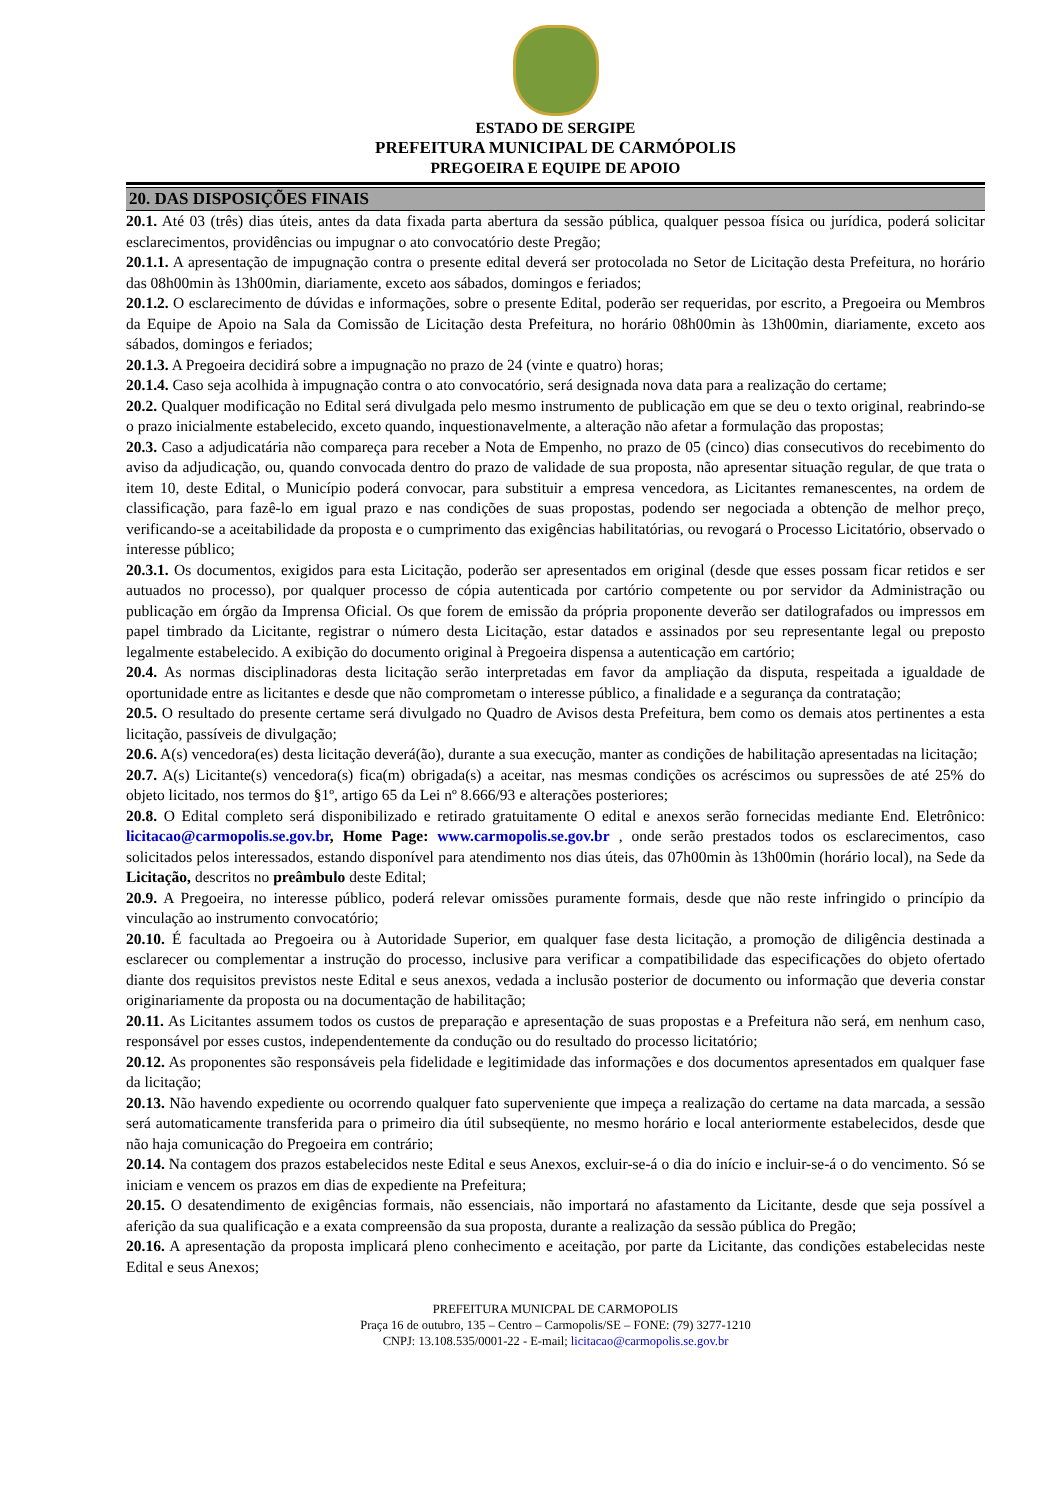ESTADO DE SERGIPE
PREFEITURA MUNICIPAL DE CARMÓPOLIS
PREGOEIRA E EQUIPE DE APOIO
20. DAS DISPOSIÇÕES FINAIS
20.1. Até 03 (três) dias úteis, antes da data fixada parta abertura da sessão pública, qualquer pessoa física ou jurídica, poderá solicitar esclarecimentos, providências ou impugnar o ato convocatório deste Pregão;
20.1.1. A apresentação de impugnação contra o presente edital deverá ser protocolada no Setor de Licitação desta Prefeitura, no horário das 08h00min às 13h00min, diariamente, exceto aos sábados, domingos e feriados;
20.1.2. O esclarecimento de dúvidas e informações, sobre o presente Edital, poderão ser requeridas, por escrito, a Pregoeira ou Membros da Equipe de Apoio na Sala da Comissão de Licitação desta Prefeitura, no horário 08h00min às 13h00min, diariamente, exceto aos sábados, domingos e feriados;
20.1.3. A Pregoeira decidirá sobre a impugnação no prazo de 24 (vinte e quatro) horas;
20.1.4. Caso seja acolhida à impugnação contra o ato convocatório, será designada nova data para a realização do certame;
20.2. Qualquer modificação no Edital será divulgada pelo mesmo instrumento de publicação em que se deu o texto original, reabrindo-se o prazo inicialmente estabelecido, exceto quando, inquestionavelmente, a alteração não afetar a formulação das propostas;
20.3. Caso a adjudicatária não compareça para receber a Nota de Empenho, no prazo de 05 (cinco) dias consecutivos do recebimento do aviso da adjudicação, ou, quando convocada dentro do prazo de validade de sua proposta, não apresentar situação regular, de que trata o item 10, deste Edital, o Município poderá convocar, para substituir a empresa vencedora, as Licitantes remanescentes, na ordem de classificação, para fazê-lo em igual prazo e nas condições de suas propostas, podendo ser negociada a obtenção de melhor preço, verificando-se a aceitabilidade da proposta e o cumprimento das exigências habilitatórias, ou revogará o Processo Licitatório, observado o interesse público;
20.3.1. Os documentos, exigidos para esta Licitação, poderão ser apresentados em original (desde que esses possam ficar retidos e ser autuados no processo), por qualquer processo de cópia autenticada por cartório competente ou por servidor da Administração ou publicação em órgão da Imprensa Oficial. Os que forem de emissão da própria proponente deverão ser datilografados ou impressos em papel timbrado da Licitante, registrar o número desta Licitação, estar datados e assinados por seu representante legal ou preposto legalmente estabelecido. A exibição do documento original à Pregoeira dispensa a autenticação em cartório;
20.4. As normas disciplinadoras desta licitação serão interpretadas em favor da ampliação da disputa, respeitada a igualdade de oportunidade entre as licitantes e desde que não comprometam o interesse público, a finalidade e a segurança da contratação;
20.5. O resultado do presente certame será divulgado no Quadro de Avisos desta Prefeitura, bem como os demais atos pertinentes a esta licitação, passíveis de divulgação;
20.6. A(s) vencedora(es) desta licitação deverá(ão), durante a sua execução, manter as condições de habilitação apresentadas na licitação;
20.7. A(s) Licitante(s) vencedora(s) fica(m) obrigada(s) a aceitar, nas mesmas condições os acréscimos ou supressões de até 25% do objeto licitado, nos termos do §1º, artigo 65 da Lei nº 8.666/93 e alterações posteriores;
20.8. O Edital completo será disponibilizado e retirado gratuitamente O edital e anexos serão fornecidas mediante End. Eletrônico: licitacao@carmopolis.se.gov.br, Home Page: www.carmopolis.se.gov.br , onde serão prestados todos os esclarecimentos, caso solicitados pelos interessados, estando disponível para atendimento nos dias úteis, das 07h00min às 13h00min (horário local), na Sede da Licitação, descritos no preâmbulo deste Edital;
20.9. A Pregoeira, no interesse público, poderá relevar omissões puramente formais, desde que não reste infringido o princípio da vinculação ao instrumento convocatório;
20.10. É facultada ao Pregoeira ou à Autoridade Superior, em qualquer fase desta licitação, a promoção de diligência destinada a esclarecer ou complementar a instrução do processo, inclusive para verificar a compatibilidade das especificações do objeto ofertado diante dos requisitos previstos neste Edital e seus anexos, vedada a inclusão posterior de documento ou informação que deveria constar originariamente da proposta ou na documentação de habilitação;
20.11. As Licitantes assumem todos os custos de preparação e apresentação de suas propostas e a Prefeitura não será, em nenhum caso, responsável por esses custos, independentemente da condução ou do resultado do processo licitatório;
20.12. As proponentes são responsáveis pela fidelidade e legitimidade das informações e dos documentos apresentados em qualquer fase da licitação;
20.13. Não havendo expediente ou ocorrendo qualquer fato superveniente que impeça a realização do certame na data marcada, a sessão será automaticamente transferida para o primeiro dia útil subseqüente, no mesmo horário e local anteriormente estabelecidos, desde que não haja comunicação do Pregoeira em contrário;
20.14. Na contagem dos prazos estabelecidos neste Edital e seus Anexos, excluir-se-á o dia do início e incluir-se-á o do vencimento. Só se iniciam e vencem os prazos em dias de expediente na Prefeitura;
20.15. O desatendimento de exigências formais, não essenciais, não importará no afastamento da Licitante, desde que seja possível a aferição da sua qualificação e a exata compreensão da sua proposta, durante a realização da sessão pública do Pregão;
20.16. A apresentação da proposta implicará pleno conhecimento e aceitação, por parte da Licitante, das condições estabelecidas neste Edital e seus Anexos;
PREFEITURA MUNICPAL DE CARMOPOLIS
Praça 16 de outubro, 135 – Centro – Carmopolis/SE – FONE: (79) 3277-1210
CNPJ: 13.108.535/0001-22 - E-mail; licitacao@carmopolis.se.gov.br